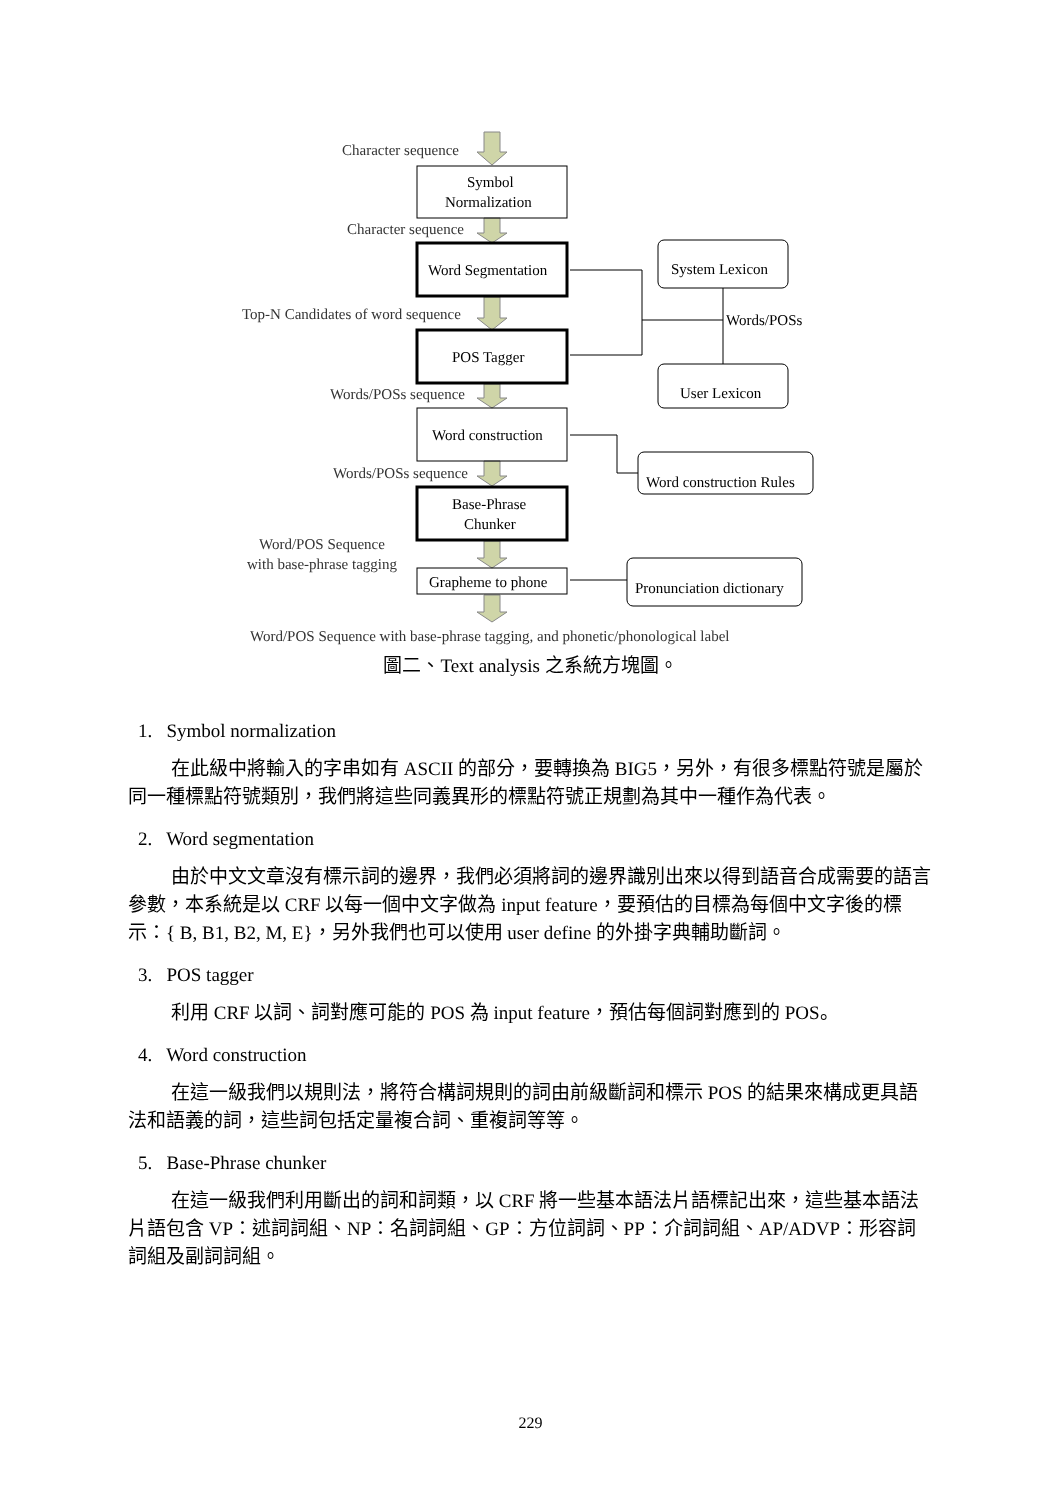Character sequence
Symbol
Normalization
Character sequence
Word Segmentation
System Lexicon
Top-N Candidates of word sequence
Words/POSs
POS Tagger
User Lexicon
Words/POSs sequence
Word construction
Words/POSs sequence
Word construction Rules
Base-Phrase
Chunker
Word/POS Sequence
with base-phrase tagging
Grapheme to phone
Pronunciation dictionary
Word/POS Sequence with base-phrase tagging, and phonetic/phonological label
圖二、Text analysis 之系統方塊圖。
1. Symbol normalization
在此級中將輸入的字串如有 ASCII 的部分，要轉換為 BIG5，另外，有很多標點符號是屬於同一種標點符號類別，我們將這些同義異形的標點符號正規劃為其中一種作為代表。
2. Word segmentation
由於中文文章沒有標示詞的邊界，我們必須將詞的邊界識別出來以得到語音合成需要的語言參數，本系統是以 CRF 以每一個中文字做為 input feature，要預估的目標為每個中文字後的標示：{ B, B1, B2, M, E}，另外我們也可以使用 user define 的外掛字典輔助斷詞。
3. POS tagger
利用 CRF 以詞、詞對應可能的 POS 為 input feature，預估每個詞對應到的 POS。
4. Word construction
在這一級我們以規則法，將符合構詞規則的詞由前級斷詞和標示 POS 的結果來構成更具語法和語義的詞，這些詞包括定量複合詞、重複詞等等。
5. Base-Phrase chunker
在這一級我們利用斷出的詞和詞類，以 CRF 將一些基本語法片語標記出來，這些基本語法片語包含 VP：述詞詞組、NP：名詞詞組、GP：方位詞詞、PP：介詞詞組、AP/ADVP：形容詞詞組及副詞詞組。
229